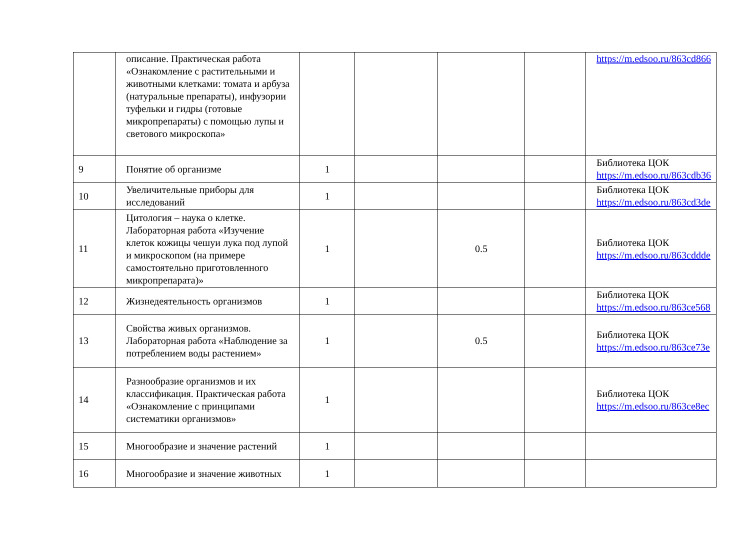| | описание. Практическая работа «Ознакомление с растительными и животными клетками: томата и арбуза (натуральные препараты), инфузории туфельки и гидры (готовые микропрепараты) с помощью лупы и светового микроскопа» | | | | | https://m.edsoo.ru/863cd866 |
| 9 | Понятие об организме | 1 | | | | Библиотека ЦОК https://m.edsoo.ru/863cdb36 |
| 10 | Увеличительные приборы для исследований | 1 | | | | Библиотека ЦОК https://m.edsoo.ru/863cd3de |
| 11 | Цитология – наука о клетке. Лабораторная работа «Изучение клеток кожицы чешуи лука под лупой и микроскопом (на примере самостоятельно приготовленного микропрепарата)» | 1 | | 0.5 | | Библиотека ЦОК https://m.edsoo.ru/863cddde |
| 12 | Жизнедеятельность организмов | 1 | | | | Библиотека ЦОК https://m.edsoo.ru/863ce568 |
| 13 | Свойства живых организмов. Лабораторная работа «Наблюдение за потреблением воды растением» | 1 | | 0.5 | | Библиотека ЦОК https://m.edsoo.ru/863ce73e |
| 14 | Разнообразие организмов и их классификация. Практическая работа «Ознакомление с принципами систематики организмов» | 1 | | | | Библиотека ЦОК https://m.edsoo.ru/863ce8ec |
| 15 | Многообразие и значение растений | 1 | | | | |
| 16 | Многообразие и значение животных | 1 | | | | |